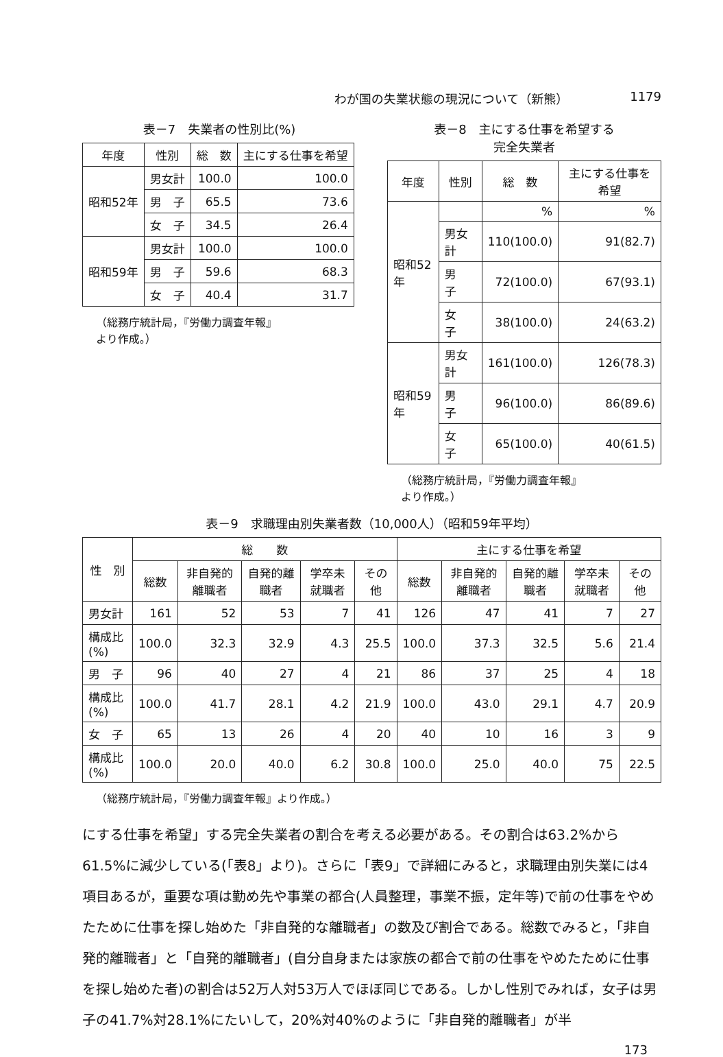わが国の失業状態の現況について（新熊） 1179
表－7　失業者の性別比(%)
| 年度 | 性別 | 総 数 | 主にする仕事を希望 |
| --- | --- | --- | --- |
| 昭和52年 | 男女計 | 100.0 | 100.0 |
| | 男 子 | 65.5 | 73.6 |
| | 女 子 | 34.5 | 26.4 |
| 昭和59年 | 男女計 | 100.0 | 100.0 |
| | 男 子 | 59.6 | 68.3 |
| | 女 子 | 40.4 | 31.7 |
（総務庁統計局，『労働力調査年報』
より作成。）
表－8　主にする仕事を希望する
完全失業者
| 年度 | 性別 | 総 数 | 主にする仕事を希望 |
| --- | --- | --- | --- |
| 昭和52年 | | % | % |
| | 男女計 | 110(100.0) | 91(82.7) |
| | 男 子 | 72(100.0) | 67(93.1) |
| | 女 子 | 38(100.0) | 24(63.2) |
| 昭和59年 | 男女計 | 161(100.0) | 126(78.3) |
| | 男 子 | 96(100.0) | 86(89.6) |
| | 女 子 | 65(100.0) | 40(61.5) |
（総務庁統計局，『労働力調査年報』
より作成。）
表－9　求職理由別失業者数（10,000人）（昭和59年平均）
| 性 別 | 総 数 | | | | | 主にする仕事を希望 | | | | |
| --- | --- | --- | --- | --- | --- | --- | --- | --- | --- | --- |
| | 総数 | 非自発的離職者 | 自発的離職者 | 学卒未就職者 | その他 | 総数 | 非自発的離職者 | 自発的離職者 | 学卒未就職者 | その他 |
| 男女計 | 161 | 52 | 53 | 7 | 41 | 126 | 47 | 41 | 7 | 27 |
| 構成比(%) | 100.0 | 32.3 | 32.9 | 4.3 | 25.5 | 100.0 | 37.3 | 32.5 | 5.6 | 21.4 |
| 男 子 | 96 | 40 | 27 | 4 | 21 | 86 | 37 | 25 | 4 | 18 |
| 構成比(%) | 100.0 | 41.7 | 28.1 | 4.2 | 21.9 | 100.0 | 43.0 | 29.1 | 4.7 | 20.9 |
| 女 子 | 65 | 13 | 26 | 4 | 20 | 40 | 10 | 16 | 3 | 9 |
| 構成比(%) | 100.0 | 20.0 | 40.0 | 6.2 | 30.8 | 100.0 | 25.0 | 40.0 | 75 | 22.5 |
（総務庁統計局，『労働力調査年報』より作成。）
にする仕事を希望」する完全失業者の割合を考える必要がある。その割合は63.2%から61.5%に減少している(「表8」より)。さらに「表9」で詳細にみると，求職理由別失業には4項目あるが，重要な項は勤め先や事業の都合(人員整理，事業不振，定年等)で前の仕事をやめたために仕事を探し始めた「非自発的な離職者」の数及び割合である。総数でみると，「非自発的離職者」と「自発的離職者」(自分自身または家族の都合で前の仕事をやめたために仕事を探し始めた者)の割合は52万人対53万人でほぼ同じである。しかし性別でみれば，女子は男子の41.7%対28.1%にたいして，20%対40%のように「非自発的離職者」が半
173